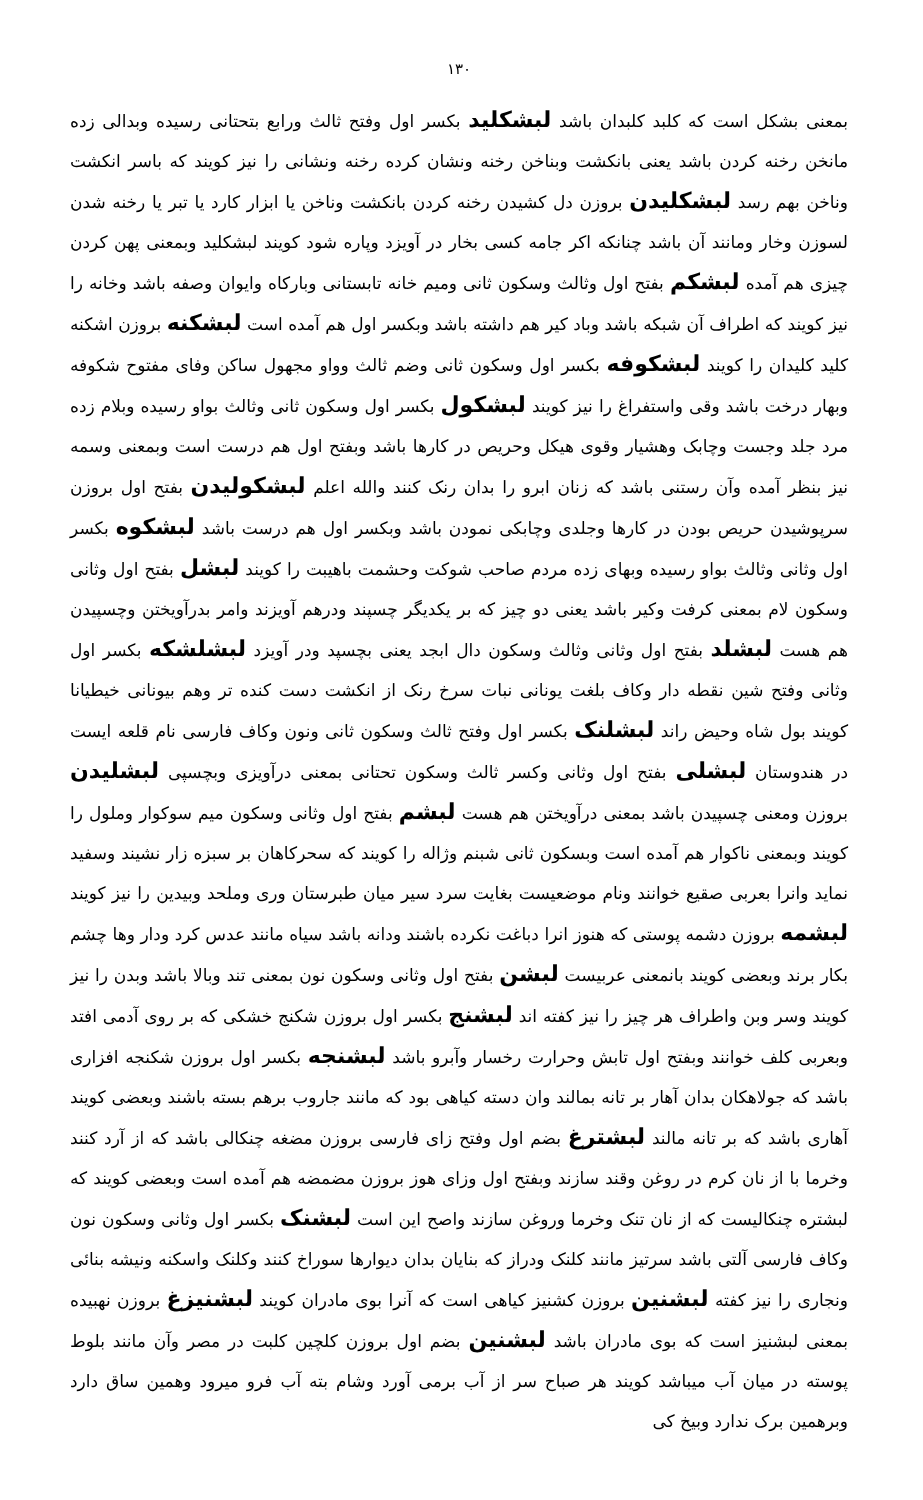۱۳۰
بمعنی بشکل است که کلبد کلبدان باشد لبشکلید بکسر اول وفتح ثالث ورابع بتحتانی رسیده وبدالی زده مانخن رخنه کردن باشد یعنی بانکشت وبناخن رخنه ونشان کرده رخنه ونشانی را نیز کویند که باسر انکشت وناخن بهم رسد لبشکلیدن بروزن دل کشیدن رخنه کردن بانکشت وناخن یا ابزار کارد یا تبر یا رخنه شدن لسوزن وخار ومانند آن باشد چنانکه اکر جامه کسی بخار در آویزد وپاره شود کویند لبشکلید وبمعنی پهن کردن چیزی هم آمده لبشکم بفتح اول وثالث وسکون ثانی ومیم خانه تابستانی وبارکاه وایوان وصفه باشد وخانه را نیز کویند که اطراف آن شبکه باشد وباد کیر هم داشته باشد وبکسر اول هم آمده است لبشکنه بروزن اشکنه کلید کلیدان را کویند لبشکوفه بکسر اول وسکون ثانی وضم ثالث وواو مجهول ساکن وفای مفتوح شکوفه وبهار درخت باشد وقی واستفراغ را نیز کویند لبشکول بکسر اول وسکون ثانی وثالث بواو رسیده وبلام زده مرد جلد وجست وچابک وهشیار وقوی هیکل وحریص در کارها باشد وبفتح اول هم درست است وبمعنی وسمه نیز بنظر آمده وآن رستنی باشد که زنان ابرو را بدان رنک کنند والله اعلم لبشکولیدن بفتح اول بروزن سرپوشیدن حریص بودن در کارها وجلدی وچابکی نمودن باشد وبکسر اول هم درست باشد لبشکوه بکسر اول وثانی وثالث بواو رسیده وبهای زده مردم صاحب شوکت وحشمت باهیبت را کویند لبشل بفتح اول وثانی وسکون لام بمعنی کرفت وکیر باشد یعنی دو چیز که بر یکدیگر چسپند ودرهم آویزند وامر بدرآویختن وچسپیدن هم هست لبشلد بفتح اول وثانی وثالث وسکون دال ابجد یعنی بچسپد ودر آویزد لبشلشکه بکسر اول وثانی وفتح شین نقطه دار وکاف بلغت یونانی نبات سرخ رنک از انکشت دست کنده تر وهم بیونانی خیطیانا کویند بول شاه وحیض راند لبشلنک بکسر اول وفتح ثالث وسکون ثانی ونون وکاف فارسی نام قلعه ایست در هندوستان لبشلی بفتح اول وثانی وکسر ثالث وسکون تحتانی بمعنی درآویزی وبچسپی لبشلیدن بروزن ومعنی چسپیدن باشد بمعنی درآویختن هم هست لبشم بفتح اول وثانی وسکون میم سوکوار وملول را کویند وبمعنی ناکوار هم آمده است وبسکون ثانی شبنم وژاله را کویند که سحرکاهان بر سبزه زار نشیند وسفید نماید وانرا بعربی صقیع خوانند ونام موضعیست بغایت سرد سیر میان طبرستان وری وملحد وبیدین را نیز کویند لبشمه بروزن دشمه پوستی که هنوز انرا دباغت نکرده باشند ودانه باشد سیاه مانند عدس کرد ودار وها چشم بکار برند وبعضی کویند بانمعنی عربیست لبشن بفتح اول وثانی وسکون نون بمعنی تند وبالا باشد وبدن را نیز کویند وسر وبن واطراف هر چیز را نیز کفته اند لبشنج بکسر اول بروزن شکنج خشکی که بر روی آدمی افتد وبعربی کلف خوانند وبفتح اول تابش وحرارت رخسار وآبرو باشد لبشنجه بکسر اول بروزن شکنجه افزاری باشد که جولاهکان بدان آهار بر تانه بمالند وان دسته کیاهی بود که مانند جاروب برهم بسته باشند وبعضی کویند آهاری باشد که بر تانه مالند لبشترغ بضم اول وفتح زای فارسی بروزن مضغه چنکالی باشد که از آرد کنند وخرما با از نان کرم در روغن وقند سازند وبفتح اول وزای هوز بروزن مضمضه هم آمده است وبعضی کویند که لبشتره چنکالیست که از نان تنک وخرما وروغن سازند واصح این است لبشنک بکسر اول وثانی وسکون نون وکاف فارسی آلتی باشد سرتیز مانند کلنک ودراز که بنایان بدان دیوارها سوراخ کنند وکلنک واسکنه ونیشه بنائی ونجاری را نیز کفته لبشنین بروزن کشنیز کیاهی است که آنرا بوی مادران کویند لبشنیزغ بروزن نهبیده بمعنی لبشنیز است که بوی مادران باشد لبشنین بضم اول بروزن کلچین کلبت در مصر وآن مانند بلوط پوسته در میان آب میباشد کویند هر صباح سر از آب برمی آورد وشام بته آب فرو میرود وهمین ساق دارد وبرهمین برک ندارد وبیخ کی